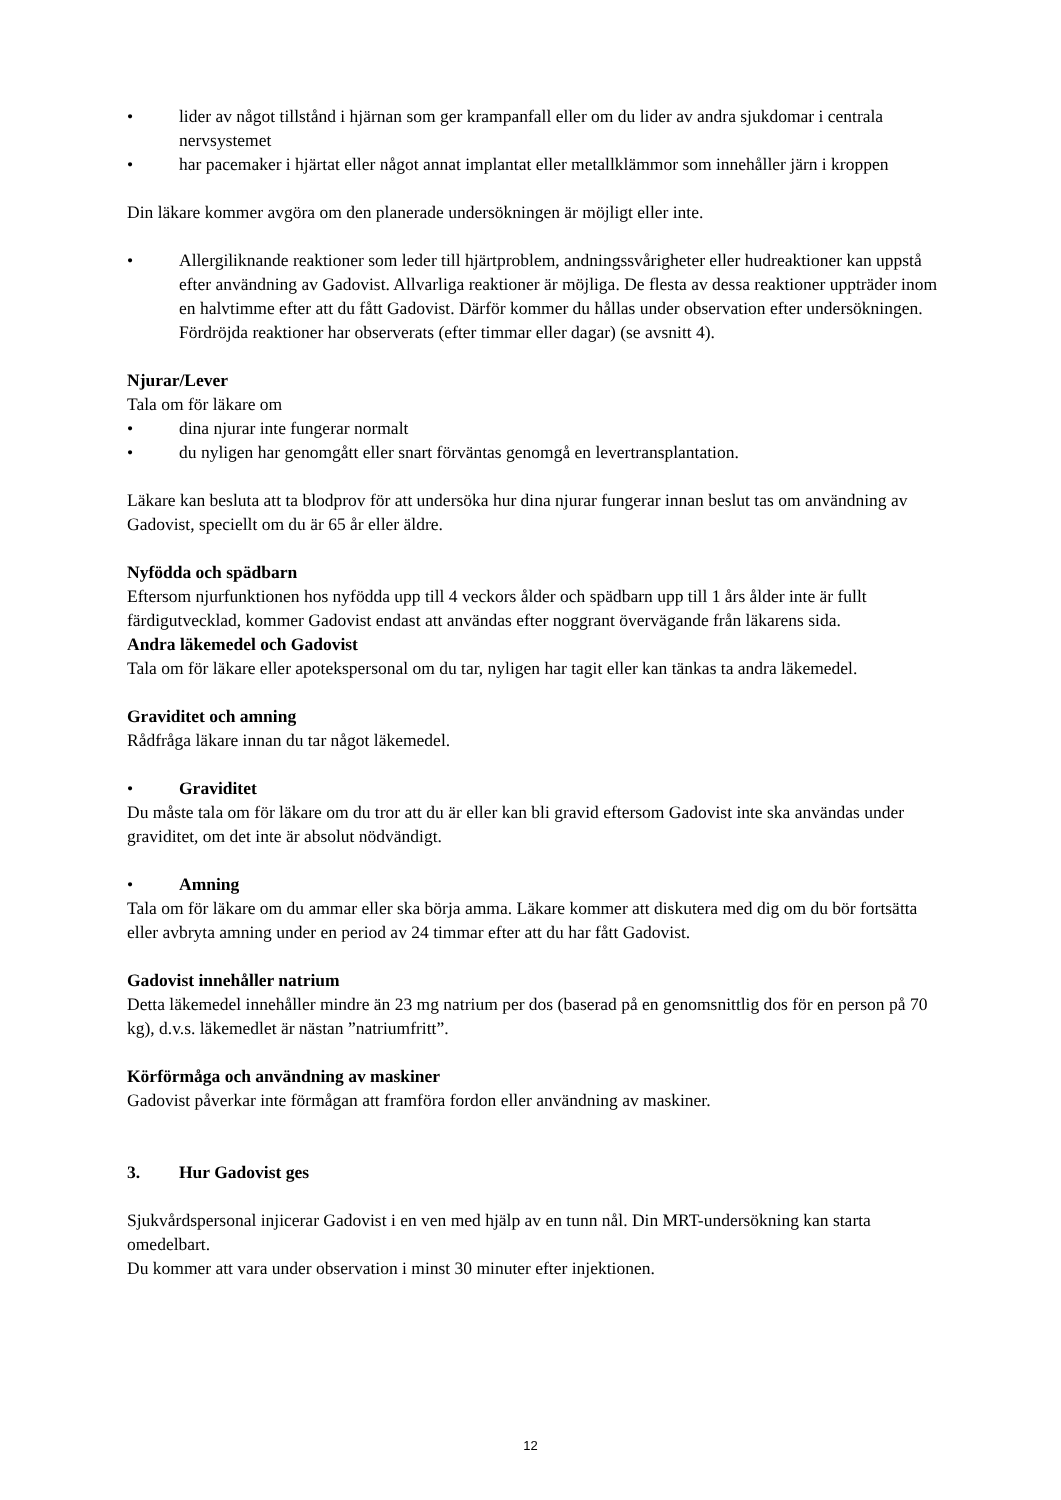• lider av något tillstånd i hjärnan som ger krampanfall eller om du lider av andra sjukdomar i centrala nervsystemet
• har pacemaker i hjärtat eller något annat implantat eller metallklämmor som innehåller järn i kroppen
Din läkare kommer avgöra om den planerade undersökningen är möjligt eller inte.
• Allergiliknande reaktioner som leder till hjärtproblem, andningssvårigheter eller hudreaktioner kan uppstå efter användning av Gadovist. Allvarliga reaktioner är möjliga. De flesta av dessa reaktioner uppträder inom en halvtimme efter att du fått Gadovist. Därför kommer du hållas under observation efter undersökningen. Fördröjda reaktioner har observerats (efter timmar eller dagar) (se avsnitt 4).
Njurar/Lever
Tala om för läkare om
• dina njurar inte fungerar normalt
• du nyligen har genomgått eller snart förväntas genomgå en levertransplantation.
Läkare kan besluta att ta blodprov för att undersöka hur dina njurar fungerar innan beslut tas om användning av Gadovist, speciellt om du är 65 år eller äldre.
Nyfödda och spädbarn
Eftersom njurfunktionen hos nyfödda upp till 4 veckors ålder och spädbarn upp till 1 års ålder inte är fullt färdigutvecklad, kommer Gadovist endast att användas efter noggrant övervägande från läkarens sida.
Andra läkemedel och Gadovist
Tala om för läkare eller apotekspersonal om du tar, nyligen har tagit eller kan tänkas ta andra läkemedel.
Graviditet och amning
Rådfråga läkare innan du tar något läkemedel.
• Graviditet
Du måste tala om för läkare om du tror att du är eller kan bli gravid eftersom Gadovist inte ska användas under graviditet, om det inte är absolut nödvändigt.
• Amning
Tala om för läkare om du ammar eller ska börja amma. Läkare kommer att diskutera med dig om du bör fortsätta eller avbryta amning under en period av 24 timmar efter att du har fått Gadovist.
Gadovist innehåller natrium
Detta läkemedel innehåller mindre än 23 mg natrium per dos (baserad på en genomsnittlig dos för en person på 70 kg), d.v.s. läkemedlet är nästan ”natriumfritt”.
Körförmåga och användning av maskiner
Gadovist påverkar inte förmågan att framföra fordon eller användning av maskiner.
3. Hur Gadovist ges
Sjukvårdspersonal injicerar Gadovist i en ven med hjälp av en tunn nål. Din MRT-undersökning kan starta omedelbart.
Du kommer att vara under observation i minst 30 minuter efter injektionen.
12